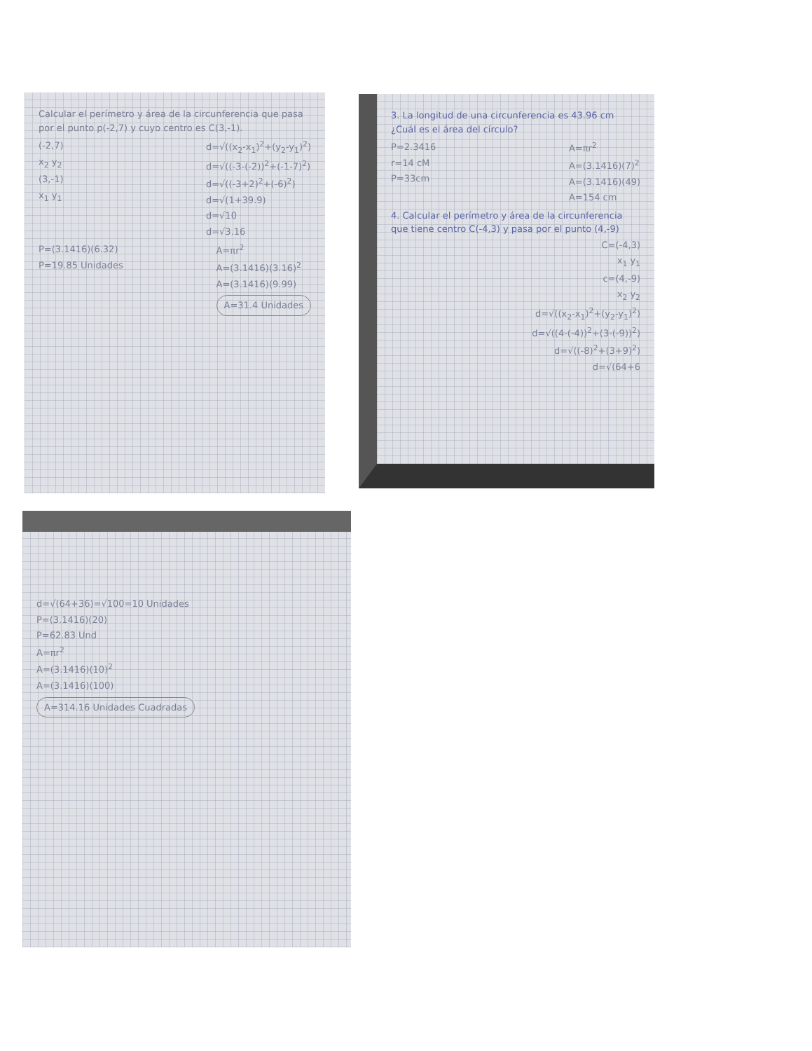Calcular el perímetro y área de la circunferencia que pasa por el punto p(-2,7) y cuyo centro es C(3,-1).
(-2,7)
x<sub>2</sub> y<sub>2</sub>
(3,-1)
x<sub>1</sub> y<sub>1</sub>
d=√((x<sub>2</sub>-x<sub>1</sub>)<sup>2</sup>+(y<sub>2</sub>-y<sub>1</sub>)<sup>2</sup>)
d=√((-3-(-2))<sup>2</sup>+(-1-7)<sup>2</sup>)
d=√((-3+2)<sup>2</sup>+(-6)<sup>2</sup>)
d=√(1+39.9)
d=√10
d=√3.16
P=(3.1416)(6.32)
P=19.85 Unidades
A=πr<sup>2</sup>
A=(3.1416)(3.16)<sup>2</sup>
A=(3.1416)(9.99)
A=31.4 Unidades
3. La longitud de una circunferencia es 43.96 cm ¿Cuál es el área del círculo?
P=2.3416
r=14 cM
P=33cm
A=πr<sup>2</sup>
A=(3.1416)(7)<sup>2</sup>
A=(3.1416)(49)
A=154 cm
4. Calcular el perímetro y área de la circunferencia que tiene centro C(-4,3) y pasa por el punto (4,-9)
C=(-4,3)
x<sub>1</sub> y<sub>1</sub>
c=(4,-9)
x<sub>2</sub> y<sub>2</sub>
d=√((x<sub>2</sub>-x<sub>1</sub>)<sup>2</sup>+(y<sub>2</sub>-y<sub>1</sub>)<sup>2</sup>)
d=√((4-(-4))<sup>2</sup>+(3-(-9))<sup>2</sup>)
d=√((-8)<sup>2</sup>+(3+9)<sup>2</sup>)
d=√(64+6
d=√(64+36)=√100=10 Unidades
P=(3.1416)(20)
P=62.83 Und
A=πr<sup>2</sup>
A=(3.1416)(10)<sup>2</sup>
A=(3.1416)(100)
A=314.16 Unidades Cuadradas